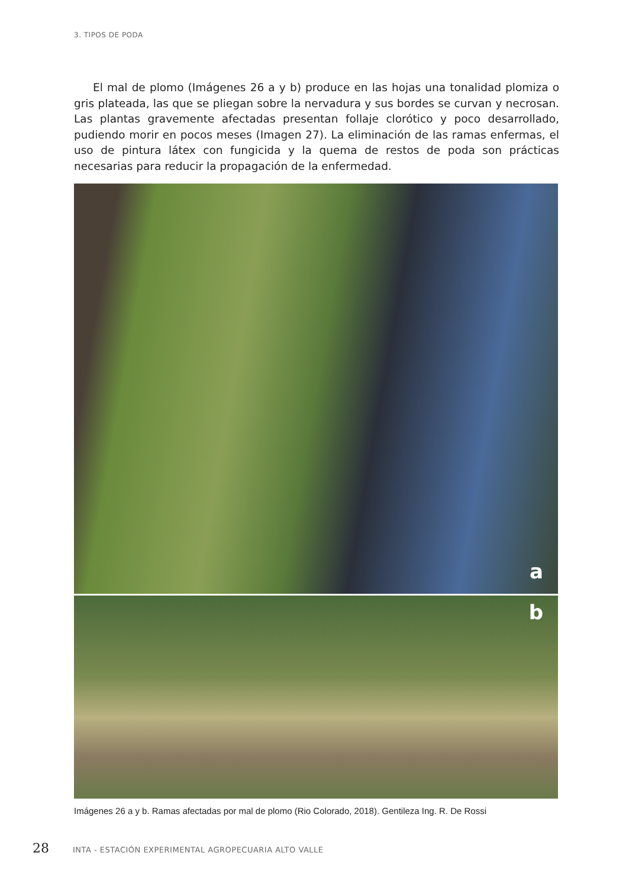3. TIPOS DE PODA
El mal de plomo (Imágenes 26 a y b) produce en las hojas una tonalidad plomiza o gris plateada, las que se pliegan sobre la nervadura y sus bordes se curvan y necrosan. Las plantas gravemente afectadas presentan follaje clorótico y poco desarrollado, pudiendo morir en pocos meses (Imagen 27). La eliminación de las ramas enfermas, el uso de pintura látex con fungicida y la quema de restos de poda son prácticas necesarias para reducir la propagación de la enfermedad.
a
b
Imágenes 26 a y b. Ramas afectadas por mal de plomo (Rio Colorado, 2018). Gentileza Ing. R. De Rossi
28 INTA - ESTACIÓN EXPERIMENTAL AGROPECUARIA ALTO VALLE